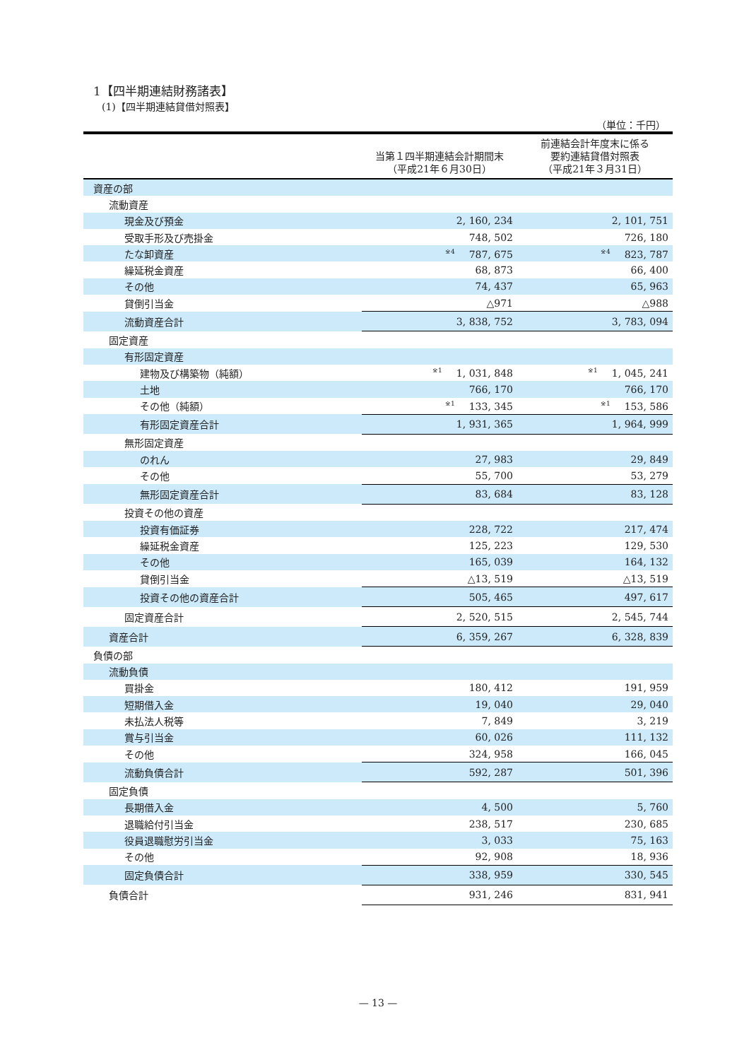1【四半期連結財務諸表】
(1)【四半期連結貸借対照表】
（単位：千円）
| | 当第１四半期連結会計期間末 （平成21年６月30日） | 前連結会計年度末に係る 要約連結貸借対照表 （平成21年３月31日） |
| --- | --- | --- |
| 資産の部 | | |
| 流動資産 | | |
| 現金及び預金 | 2, 160, 234 | 2, 101, 751 |
| 受取手形及び売掛金 | 748, 502 | 726, 180 |
| たな卸資産 | <sup>※4</sup>787, 675 | <sup>※4</sup>823, 787 |
| 繰延税金資産 | 68, 873 | 66, 400 |
| その他 | 74, 437 | 65, 963 |
| 貸倒引当金 | △971 | △988 |
| 流動資産合計 | 3, 838, 752 | 3, 783, 094 |
| 固定資産 | | |
| 有形固定資産 | | |
| 建物及び構築物（純額） | <sup>※1</sup>1, 031, 848 | <sup>※1</sup>1, 045, 241 |
| 土地 | 766, 170 | 766, 170 |
| その他（純額） | <sup>※1</sup>133, 345 | <sup>※1</sup>153, 586 |
| 有形固定資産合計 | 1, 931, 365 | 1, 964, 999 |
| 無形固定資産 | | |
| のれん | 27, 983 | 29, 849 |
| その他 | 55, 700 | 53, 279 |
| 無形固定資産合計 | 83, 684 | 83, 128 |
| 投資その他の資産 | | |
| 投資有価証券 | 228, 722 | 217, 474 |
| 繰延税金資産 | 125, 223 | 129, 530 |
| その他 | 165, 039 | 164, 132 |
| 貸倒引当金 | △13, 519 | △13, 519 |
| 投資その他の資産合計 | 505, 465 | 497, 617 |
| 固定資産合計 | 2, 520, 515 | 2, 545, 744 |
| 資産合計 | 6, 359, 267 | 6, 328, 839 |
| 負債の部 | | |
| 流動負債 | | |
| 買掛金 | 180, 412 | 191, 959 |
| 短期借入金 | 19, 040 | 29, 040 |
| 未払法人税等 | 7, 849 | 3, 219 |
| 賞与引当金 | 60, 026 | 111, 132 |
| その他 | 324, 958 | 166, 045 |
| 流動負債合計 | 592, 287 | 501, 396 |
| 固定負債 | | |
| 長期借入金 | 4, 500 | 5, 760 |
| 退職給付引当金 | 238, 517 | 230, 685 |
| 役員退職慰労引当金 | 3, 033 | 75, 163 |
| その他 | 92, 908 | 18, 936 |
| 固定負債合計 | 338, 959 | 330, 545 |
| 負債合計 | 931, 246 | 831, 941 |
— 13 —